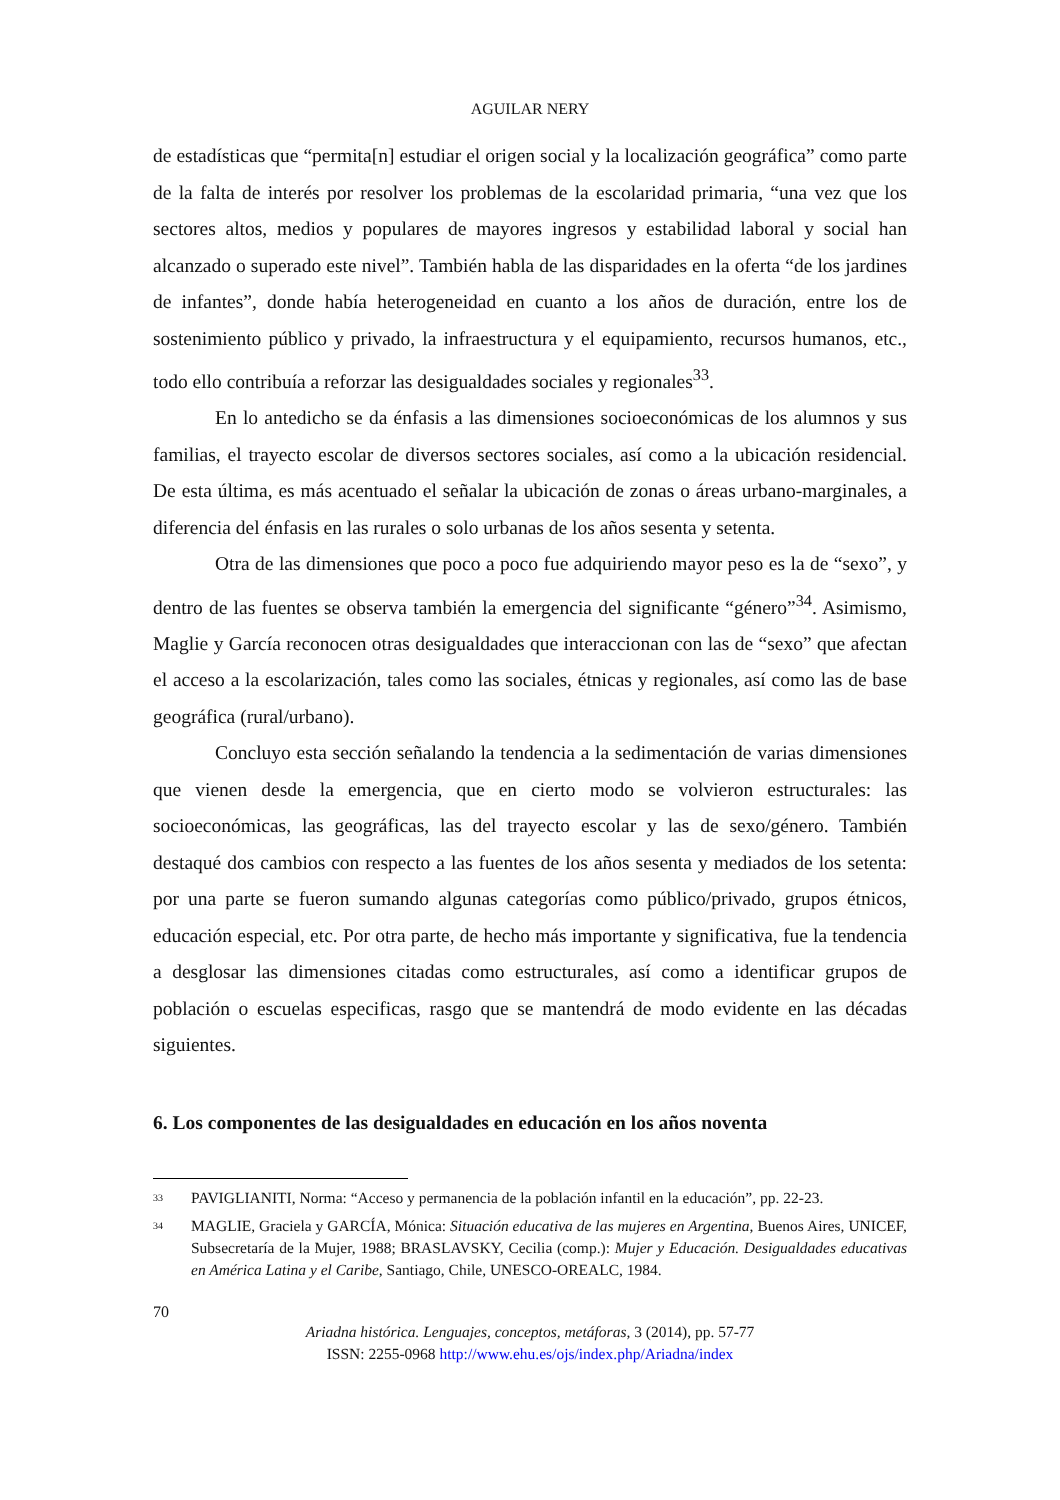AGUILAR NERY
de estadísticas que “permita[n] estudiar el origen social y la localización geográfica” como parte de la falta de interés por resolver los problemas de la escolaridad primaria, “una vez que los sectores altos, medios y populares de mayores ingresos y estabilidad laboral y social han alcanzado o superado este nivel”. También habla de las disparidades en la oferta “de los jardines de infantes”, donde había heterogeneidad en cuanto a los años de duración, entre los de sostenimiento público y privado, la infraestructura y el equipamiento, recursos humanos, etc., todo ello contribuía a reforzar las desigualdades sociales y regionales<sup>33</sup>.
En lo antedicho se da énfasis a las dimensiones socioeconómicas de los alumnos y sus familias, el trayecto escolar de diversos sectores sociales, así como a la ubicación residencial. De esta última, es más acentuado el señalar la ubicación de zonas o áreas urbano-marginales, a diferencia del énfasis en las rurales o solo urbanas de los años sesenta y setenta.
Otra de las dimensiones que poco a poco fue adquiriendo mayor peso es la de “sexo”, y dentro de las fuentes se observa también la emergencia del significante “género”<sup>34</sup>. Asimismo, Maglie y García reconocen otras desigualdades que interaccionan con las de “sexo” que afectan el acceso a la escolarización, tales como las sociales, étnicas y regionales, así como las de base geográfica (rural/urbano).
Concluyo esta sección señalando la tendencia a la sedimentación de varias dimensiones que vienen desde la emergencia, que en cierto modo se volvieron estructurales: las socioeconómicas, las geográficas, las del trayecto escolar y las de sexo/género. También destaqué dos cambios con respecto a las fuentes de los años sesenta y mediados de los setenta: por una parte se fueron sumando algunas categorías como público/privado, grupos étnicos, educación especial, etc. Por otra parte, de hecho más importante y significativa, fue la tendencia a desglosar las dimensiones citadas como estructurales, así como a identificar grupos de población o escuelas especificas, rasgo que se mantendrá de modo evidente en las décadas siguientes.
6. Los componentes de las desigualdades en educación en los años noventa
33 PAVIGLIANITI, Norma: “Acceso y permanencia de la población infantil en la educación”, pp. 22-23.
34 MAGLIE, Graciela y GARCÍA, Mónica: Situación educativa de las mujeres en Argentina, Buenos Aires, UNICEF, Subsecretaría de la Mujer, 1988; BRASLAVSKY, Cecilia (comp.): Mujer y Educación. Desigualdades educativas en América Latina y el Caribe, Santiago, Chile, UNESCO-OREALC, 1984.
70
Ariadna histórica. Lenguajes, conceptos, metáforas, 3 (2014), pp. 57-77
ISSN: 2255-0968 http://www.ehu.es/ojs/index.php/Ariadna/index